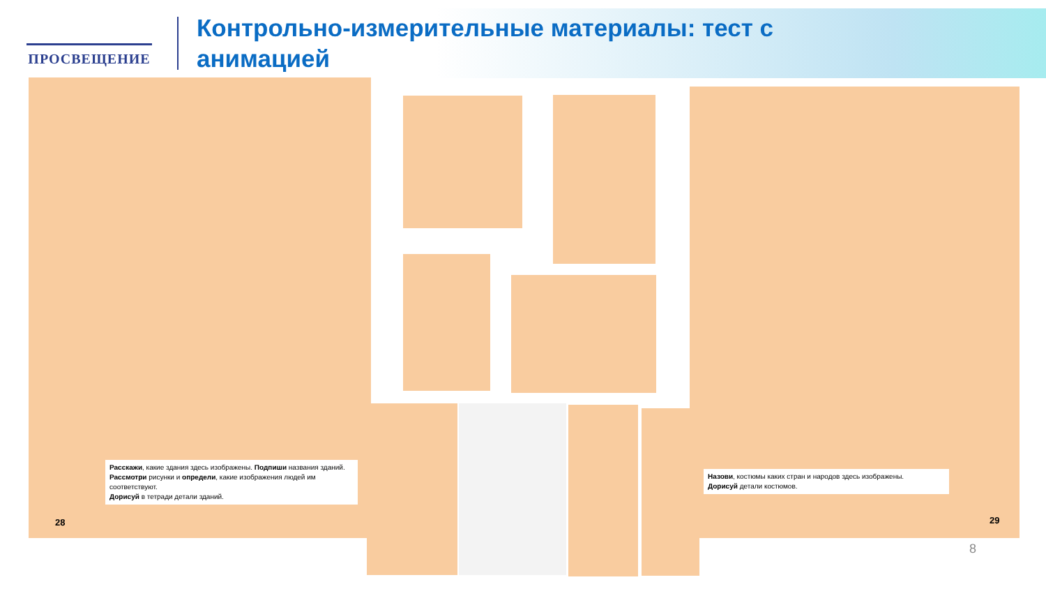ПРОСВЕЩЕНИЕ
Контрольно-измерительные материалы: тест с анимацией
Расскажи, какие здания здесь изображены. Подпиши названия зданий. Рассмотри рисунки и определи, какие изображения людей им соответствуют.
Дорисуй в тетради детали зданий.
28
Назови, костюмы каких стран и народов здесь изображены.
Дорисуй детали костюмов.
29
8